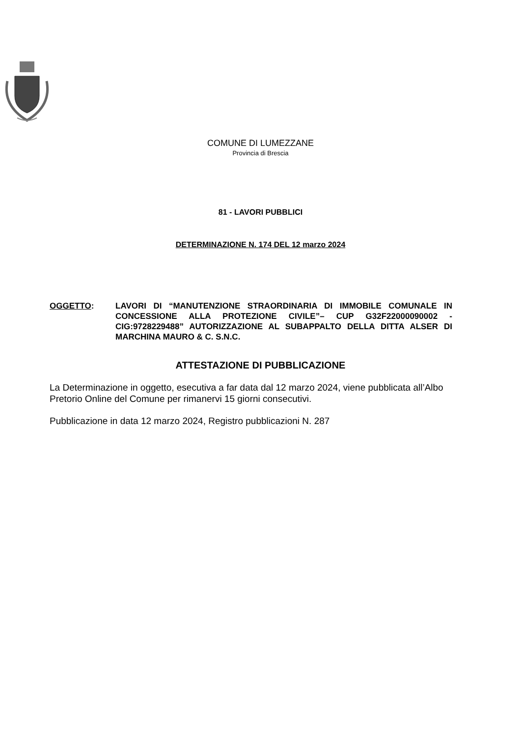COMUNE DI LUMEZZANE
Provincia di Brescia
81 - LAVORI PUBBLICI
DETERMINAZIONE N. 174 DEL 12 marzo 2024
OGGETTO: LAVORI DI “MANUTENZIONE STRAORDINARIA DI IMMOBILE COMUNALE IN CONCESSIONE ALLA PROTEZIONE CIVILE”– CUP G32F22000090002 - CIG:9728229488” AUTORIZZAZIONE AL SUBAPPALTO DELLA DITTA ALSER DI MARCHINA MAURO & C. S.N.C.
ATTESTAZIONE DI PUBBLICAZIONE
La Determinazione in oggetto, esecutiva a far data dal 12 marzo 2024, viene pubblicata all’Albo Pretorio Online del Comune per rimanervi 15 giorni consecutivi.
Pubblicazione in data 12 marzo 2024, Registro pubblicazioni N. 287